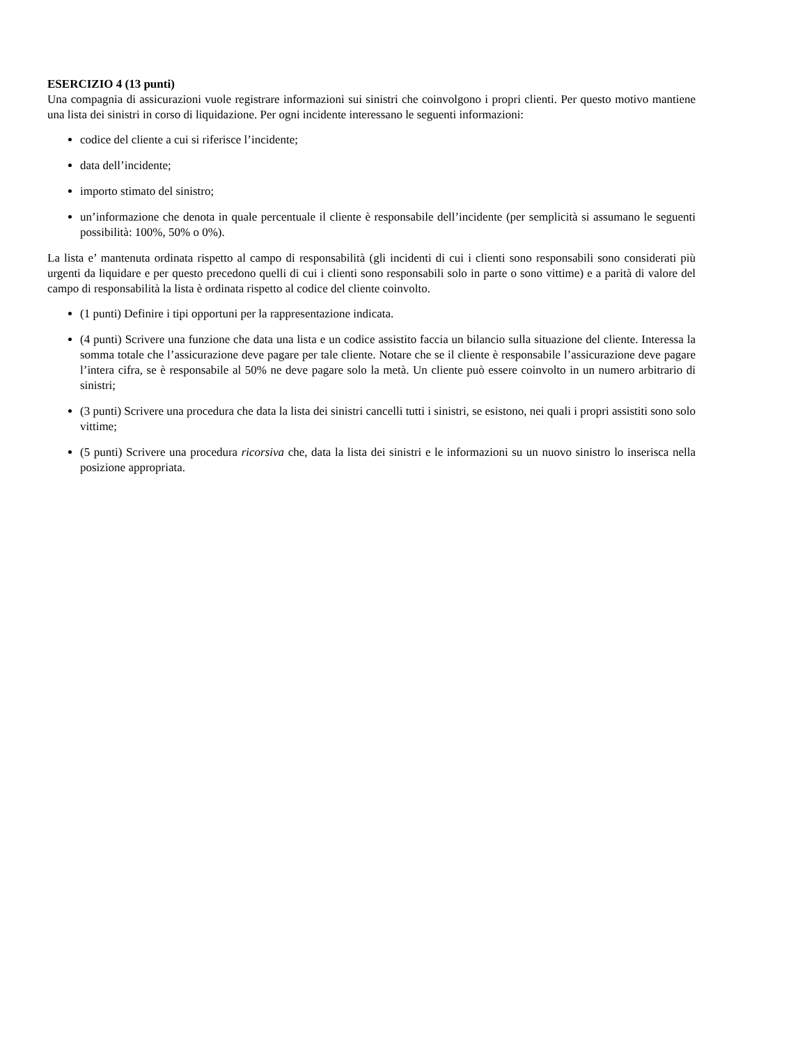ESERCIZIO 4 (13 punti)
Una compagnia di assicurazioni vuole registrare informazioni sui sinistri che coinvolgono i propri clienti. Per questo motivo mantiene una lista dei sinistri in corso di liquidazione. Per ogni incidente interessano le seguenti informazioni:
codice del cliente a cui si riferisce l’incidente;
data dell’incidente;
importo stimato del sinistro;
un’informazione che denota in quale percentuale il cliente è responsabile dell’incidente (per semplicità si assumano le seguenti possibilità: 100%, 50% o 0%).
La lista e’ mantenuta ordinata rispetto al campo di responsabilità (gli incidenti di cui i clienti sono responsabili sono considerati più urgenti da liquidare e per questo precedono quelli di cui i clienti sono responsabili solo in parte o sono vittime) e a parità di valore del campo di responsabilità la lista è ordinata rispetto al codice del cliente coinvolto.
(1 punti) Definire i tipi opportuni per la rappresentazione indicata.
(4 punti) Scrivere una funzione che data una lista e un codice assistito faccia un bilancio sulla situazione del cliente. Interessa la somma totale che l’assicurazione deve pagare per tale cliente. Notare che se il cliente è responsabile l’assicurazione deve pagare l’intera cifra, se è responsabile al 50% ne deve pagare solo la metà. Un cliente può essere coinvolto in un numero arbitrario di sinistri;
(3 punti) Scrivere una procedura che data la lista dei sinistri cancelli tutti i sinistri, se esistono, nei quali i propri assistiti sono solo vittime;
(5 punti) Scrivere una procedura ricorsiva che, data la lista dei sinistri e le informazioni su un nuovo sinistro lo inserisca nella posizione appropriata.